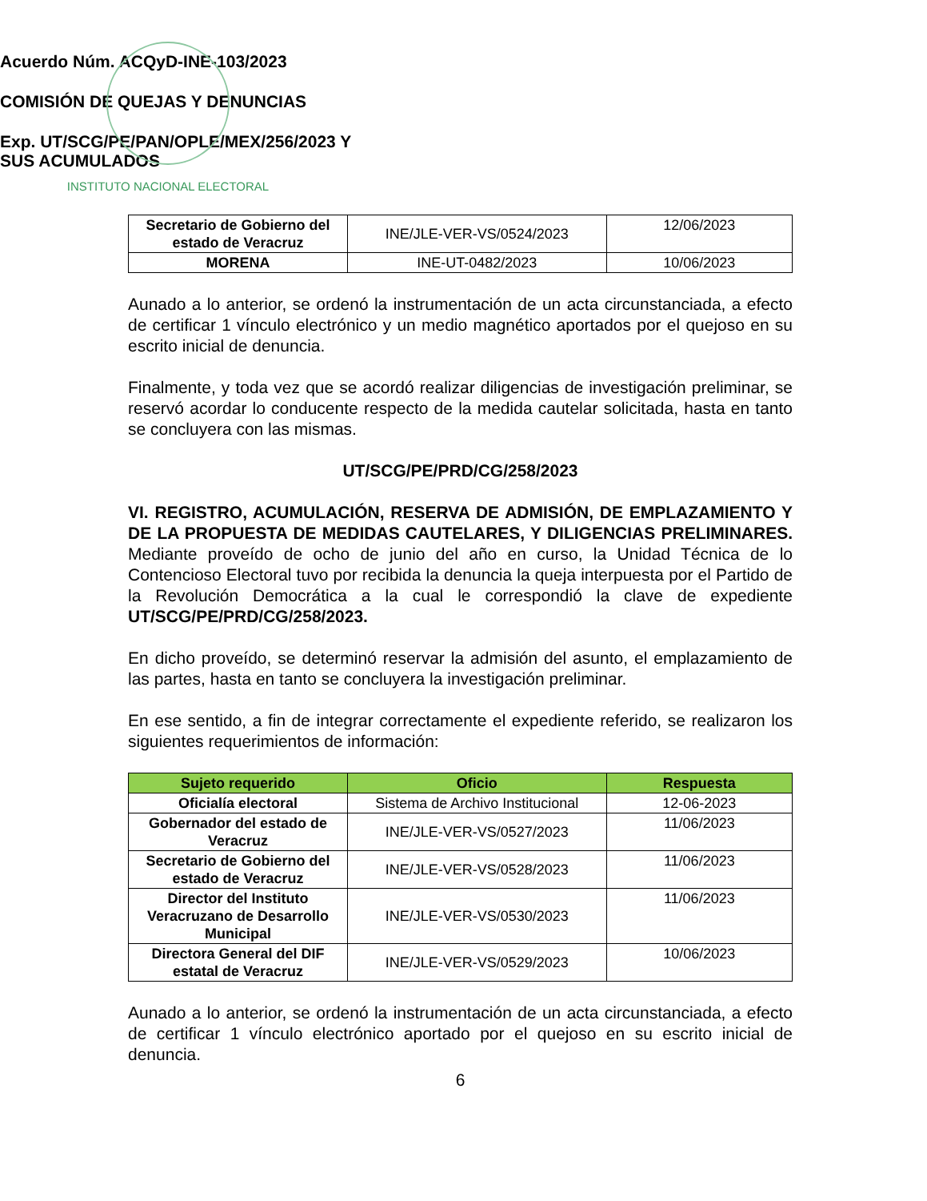INSTITUTO NACIONAL ELECTORAL
Acuerdo Núm. ACQyD-INE-103/2023
COMISIÓN DE QUEJAS Y DENUNCIAS
Exp. UT/SCG/PE/PAN/OPLE/MEX/256/2023 Y
SUS ACUMULADOS
| Secretario de Gobierno del estado de Veracruz | INE/JLE-VER-VS/0524/2023 | 12/06/2023 |
| MORENA | INE-UT-0482/2023 | 10/06/2023 |
Aunado a lo anterior, se ordenó la instrumentación de un acta circunstanciada, a efecto de certificar 1 vínculo electrónico y un medio magnético aportados por el quejoso en su escrito inicial de denuncia.
Finalmente, y toda vez que se acordó realizar diligencias de investigación preliminar, se reservó acordar lo conducente respecto de la medida cautelar solicitada, hasta en tanto se concluyera con las mismas.
UT/SCG/PE/PRD/CG/258/2023
VI. REGISTRO, ACUMULACIÓN, RESERVA DE ADMISIÓN, DE EMPLAZAMIENTO Y DE LA PROPUESTA DE MEDIDAS CAUTELARES, Y DILIGENCIAS PRELIMINARES. Mediante proveído de ocho de junio del año en curso, la Unidad Técnica de lo Contencioso Electoral tuvo por recibida la denuncia la queja interpuesta por el Partido de la Revolución Democrática a la cual le correspondió la clave de expediente UT/SCG/PE/PRD/CG/258/2023.
En dicho proveído, se determinó reservar la admisión del asunto, el emplazamiento de las partes, hasta en tanto se concluyera la investigación preliminar.
En ese sentido, a fin de integrar correctamente el expediente referido, se realizaron los siguientes requerimientos de información:
| Sujeto requerido | Oficio | Respuesta |
| --- | --- | --- |
| Oficialía electoral | Sistema de Archivo Institucional | 12-06-2023 |
| Gobernador del estado de Veracruz | INE/JLE-VER-VS/0527/2023 | 11/06/2023 |
| Secretario de Gobierno del estado de Veracruz | INE/JLE-VER-VS/0528/2023 | 11/06/2023 |
| Director del Instituto Veracruzano de Desarrollo Municipal | INE/JLE-VER-VS/0530/2023 | 11/06/2023 |
| Directora General del DIF estatal de Veracruz | INE/JLE-VER-VS/0529/2023 | 10/06/2023 |
Aunado a lo anterior, se ordenó la instrumentación de un acta circunstanciada, a efecto de certificar 1 vínculo electrónico aportado por el quejoso en su escrito inicial de denuncia.
6